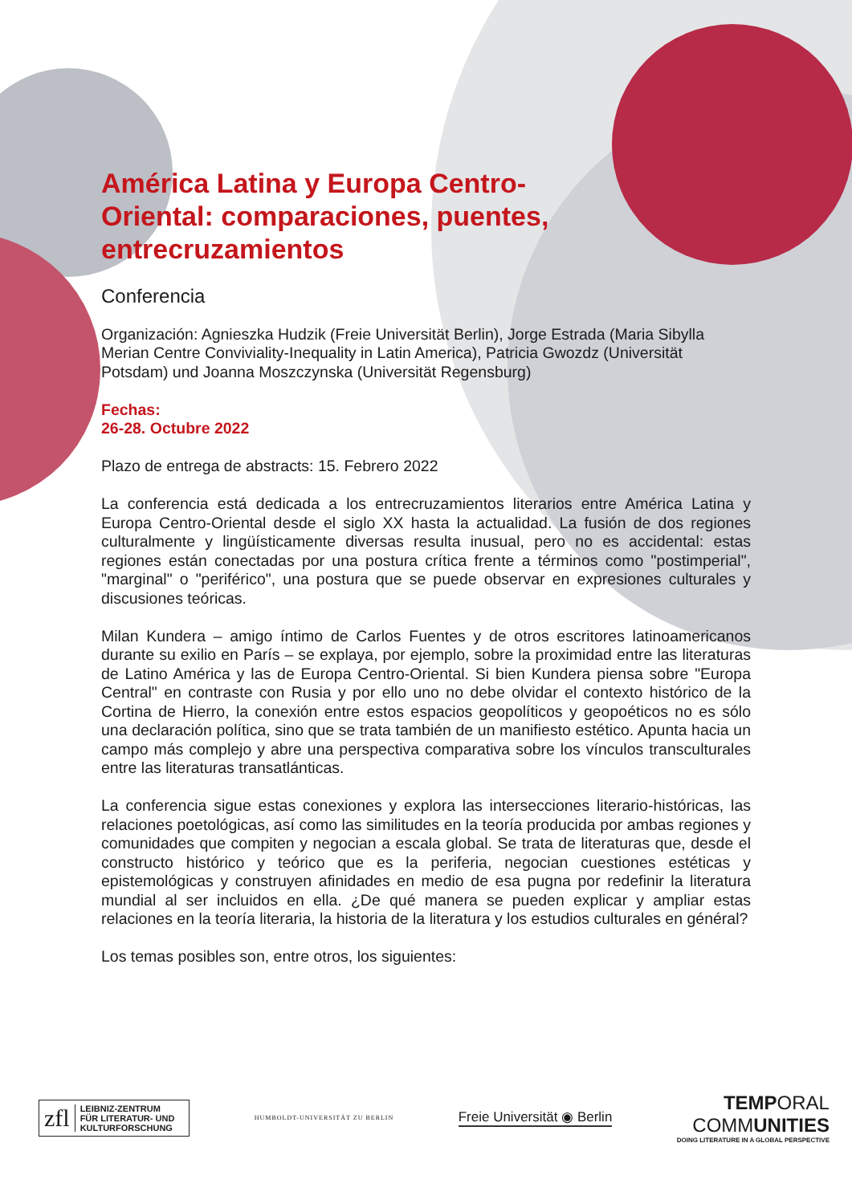América Latina y Europa Centro-Oriental: comparaciones, puentes, entrecruzamientos
Conferencia
Organización: Agnieszka Hudzik (Freie Universität Berlin), Jorge Estrada (Maria Sibylla Merian Centre Conviviality-Inequality in Latin America), Patricia Gwozdz (Universität Potsdam) und Joanna Moszczynska (Universität Regensburg)
Fechas:
26-28. Octubre 2022
Plazo de entrega de abstracts: 15. Febrero 2022
La conferencia está dedicada a los entrecruzamientos literarios entre América Latina y Europa Centro-Oriental desde el siglo XX hasta la actualidad. La fusión de dos regiones culturalmente y lingüísticamente diversas resulta inusual, pero no es accidental: estas regiones están conectadas por una postura crítica frente a términos como "postimperial", "marginal" o "periférico", una postura que se puede observar en expresiones culturales y discusiones teóricas.
Milan Kundera – amigo íntimo de Carlos Fuentes y de otros escritores latinoamericanos durante su exilio en París – se explaya, por ejemplo, sobre la proximidad entre las literaturas de Latino América y las de Europa Centro-Oriental. Si bien Kundera piensa sobre "Europa Central" en contraste con Rusia y por ello uno no debe olvidar el contexto histórico de la Cortina de Hierro, la conexión entre estos espacios geopolíticos y geopoéticos no es sólo una declaración política, sino que se trata también de un manifiesto estético. Apunta hacia un campo más complejo y abre una perspectiva comparativa sobre los vínculos transculturales entre las literaturas transatlánticas.
La conferencia sigue estas conexiones y explora las intersecciones literario-históricas, las relaciones poetológicas, así como las similitudes en la teoría producida por ambas regiones y comunidades que compiten y negocian a escala global. Se trata de literaturas que, desde el constructo histórico y teórico que es la periferia, negocian cuestiones estéticas y epistemológicas y construyen afinidades en medio de esa pugna por redefinir la literatura mundial al ser incluidos en ella. ¿De qué manera se pueden explicar y ampliar estas relaciones en la teoría literaria, la historia de la literatura y los estudios culturales en général?
Los temas posibles son, entre otros, los siguientes:
zfl LEIBNIZ-ZENTRUM
FÜR LITERATUR- UND
KULTURFORSCHUNG
HUMBOLDT-UNIVERSITÄT ZU BERLIN
Freie Universität ◉ Berlin
TEMPORAL
COMMUNITIES
DOING LITERATURE IN A GLOBAL PERSPECTIVE